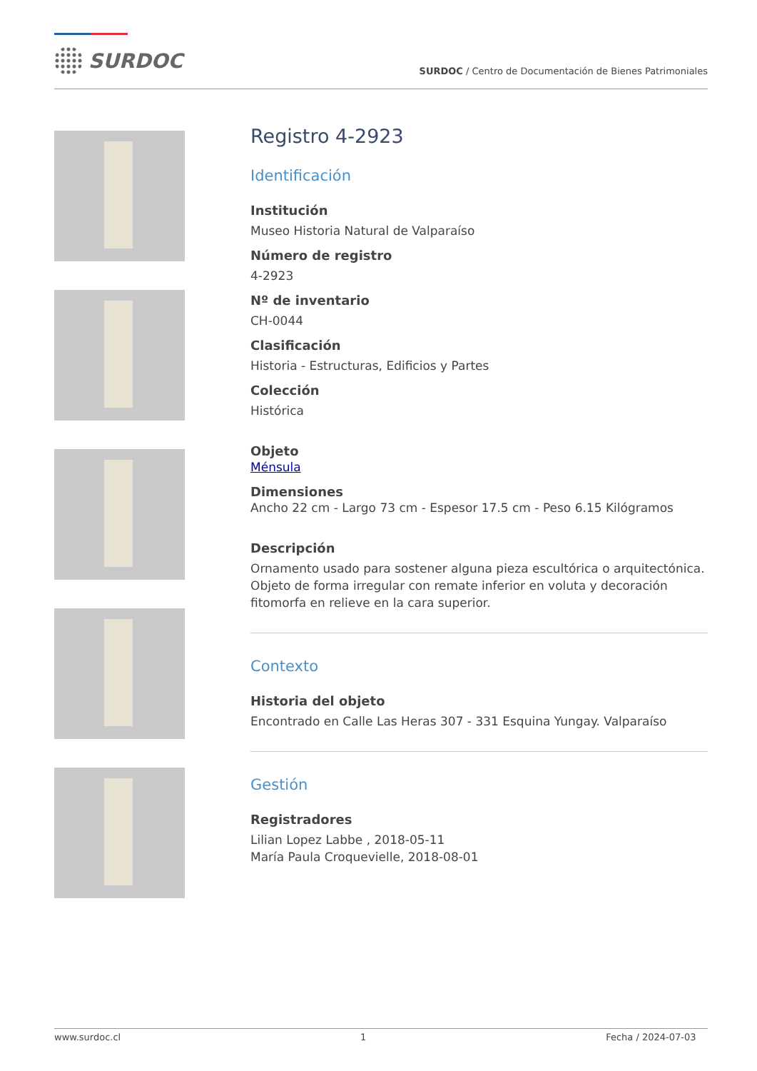SURDOC
SURDOC / Centro de Documentación de Bienes Patrimoniales
Registro 4-2923
Identificación
Institución
Museo Historia Natural de Valparaíso
Número de registro
4-2923
Nº de inventario
CH-0044
Clasificación
Historia - Estructuras, Edificios y Partes
Colección
Histórica
Objeto
Ménsula
Dimensiones
Ancho 22 cm - Largo 73 cm - Espesor 17.5 cm - Peso 6.15 Kilógramos
Descripción
Ornamento usado para sostener alguna pieza escultórica o arquitectónica. Objeto de forma irregular con remate inferior en voluta y decoración fitomorfa en relieve en la cara superior.
Contexto
Historia del objeto
Encontrado en Calle Las Heras 307 - 331 Esquina Yungay. Valparaíso
Gestión
Registradores
Lilian Lopez Labbe , 2018-05-11
María Paula Croquevielle, 2018-08-01
www.surdoc.cl 1 Fecha / 2024-07-03